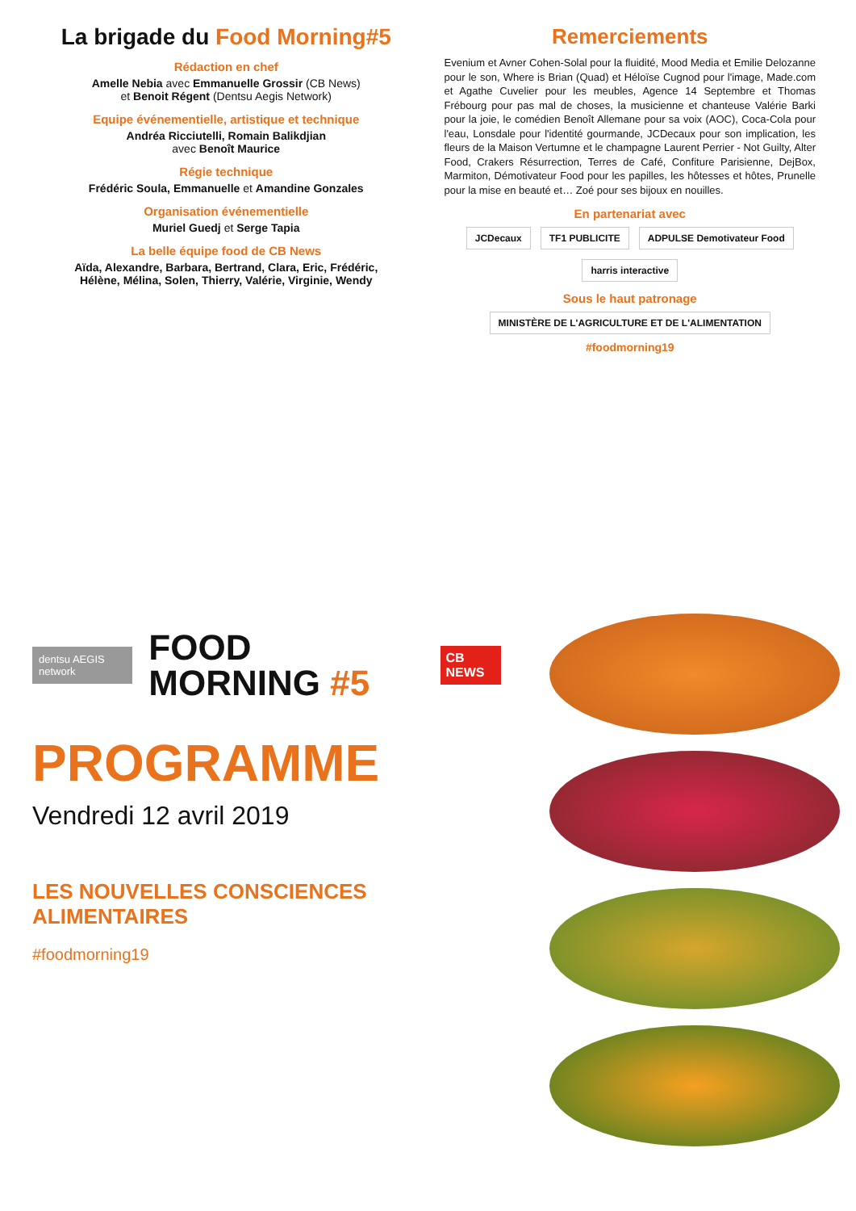La brigade du Food Morning#5
Rédaction en chef
Amelle Nebia avec Emmanuelle Grossir (CB News)
et Benoit Régent (Dentsu Aegis Network)
Equipe événementielle, artistique et technique
Andréa Ricciutelli, Romain Balikdjian
avec Benoît Maurice
Régie technique
Frédéric Soula, Emmanuelle et Amandine Gonzales
Organisation événementielle
Muriel Guedj et Serge Tapia
La belle équipe food de CB News
Aïda, Alexandre, Barbara, Bertrand, Clara, Eric, Frédéric,
Hélène, Mélina, Solen, Thierry, Valérie, Virginie, Wendy
Remerciements
Evenium et Avner Cohen-Solal pour la fluidité, Mood Media et Emilie Delozanne pour le son, Where is Brian (Quad) et Héloïse Cugnod pour l'image, Made.com et Agathe Cuvelier pour les meubles, Agence 14 Septembre et Thomas Frébourg pour pas mal de choses, la musicienne et chanteuse Valérie Barki pour la joie, le comédien Benoît Allemane pour sa voix (AOC), Coca-Cola pour l'eau, Lonsdale pour l'identité gourmande, JCDecaux pour son implication, les fleurs de la Maison Vertumne et le champagne Laurent Perrier - Not Guilty, Alter Food, Crakers Résurrection, Terres de Café, Confiture Parisienne, DejBox, Marmiton, Démotivateur Food pour les papilles, les hôtesses et hôtes, Prunelle pour la mise en beauté et… Zoé pour ses bijoux en nouilles.
En partenariat avec
JCDecaux TF1 PUBLICITE ADPULSE Demotivateur Food harris interactive
Sous le haut patronage
MINISTÈRE DE L'AGRICULTURE ET DE L'ALIMENTATION
#foodmorning19
dentsu AEGIS network FOOD MORNING #5 CB NEWS
PROGRAMME
Vendredi 12 avril 2019
LES NOUVELLES CONSCIENCES ALIMENTAIRES
#foodmorning19